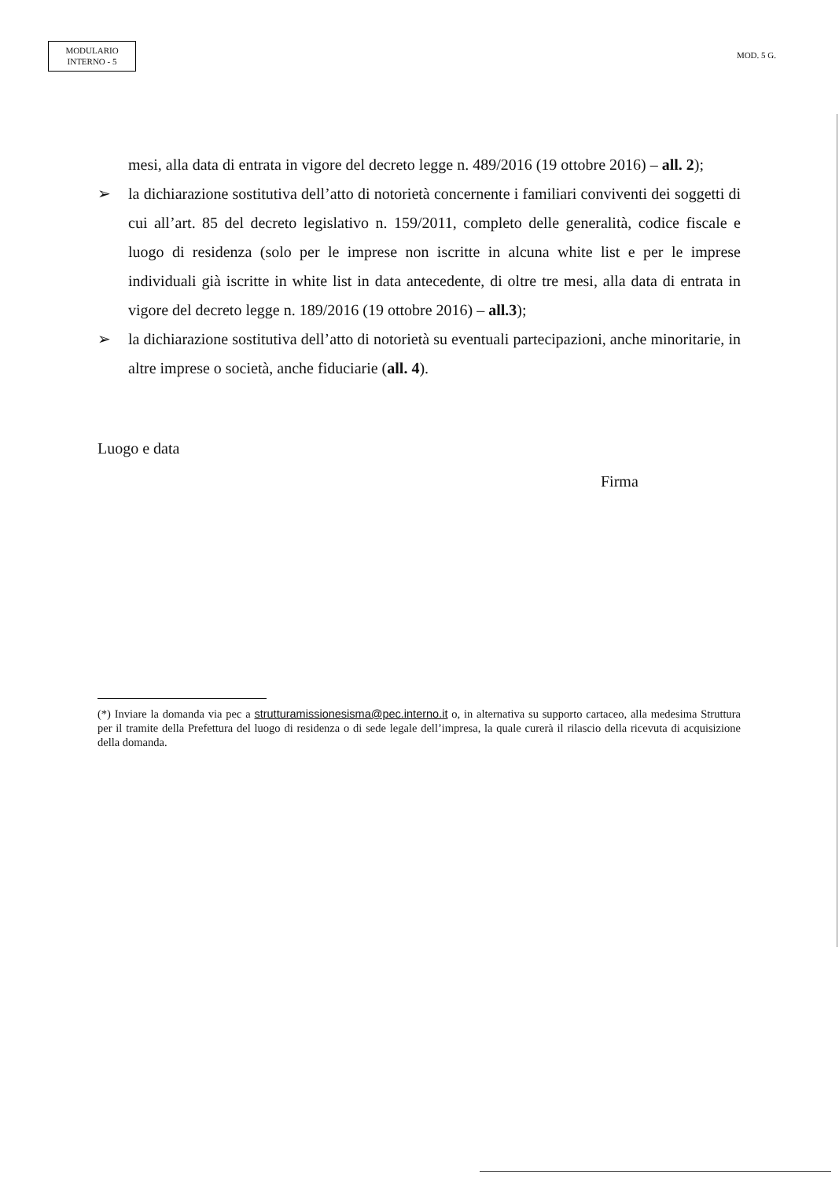MODULARIO
INTERNO - 5
MOD. 5 G.
mesi, alla data di entrata in vigore del decreto legge n. 489/2016 (19 ottobre 2016) – all. 2);
➢ la dichiarazione sostitutiva dell’atto di notorietà concernente i familiari conviventi dei soggetti di cui all’art. 85 del decreto legislativo n. 159/2011, completo delle generalità, codice fiscale e luogo di residenza (solo per le imprese non iscritte in alcuna white list e per le imprese individuali già iscritte in white list in data antecedente, di oltre tre mesi, alla data di entrata in vigore del decreto legge n. 189/2016 (19 ottobre 2016) – all.3);
➢ la dichiarazione sostitutiva dell’atto di notorietà su eventuali partecipazioni, anche minoritarie, in altre imprese o società, anche fiduciarie (all. 4).
Luogo e data
Firma
(*) Inviare la domanda via pec a strutturamissionesisma@pec.interno.it o, in alternativa su supporto cartaceo, alla medesima Struttura per il tramite della Prefettura del luogo di residenza o di sede legale dell’impresa, la quale curerà il rilascio della ricevuta di acquisizione della domanda.